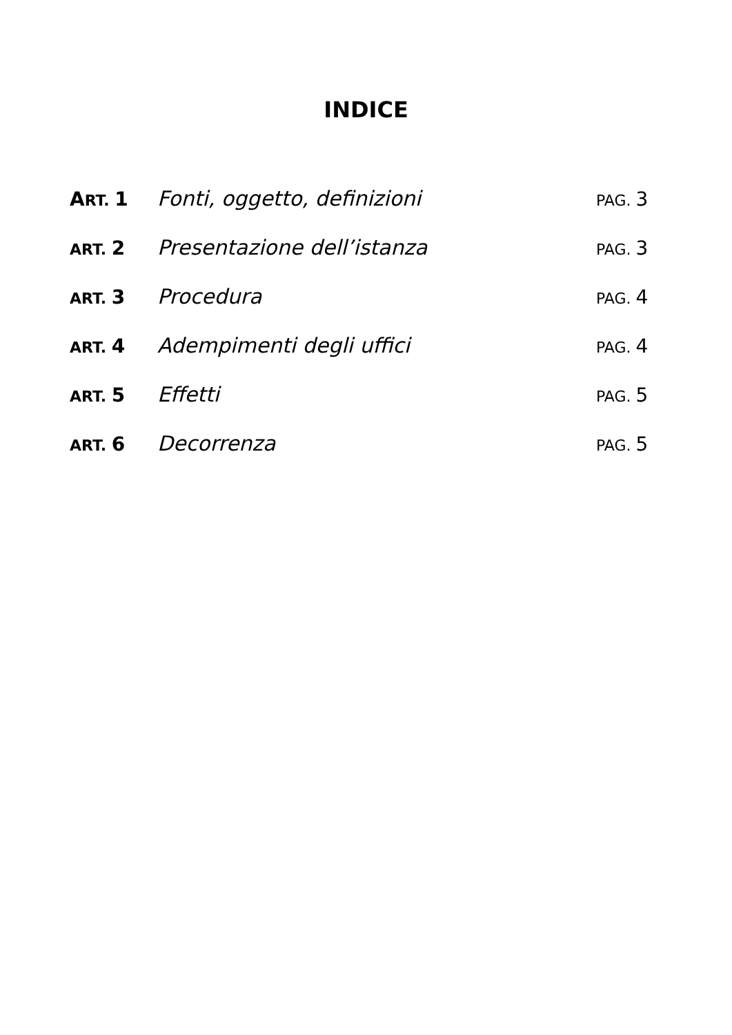INDICE
ART. 1 Fonti, oggetto, definizioni PAG. 3
ART. 2 Presentazione dell’istanza PAG. 3
ART. 3 Procedura PAG. 4
ART. 4 Adempimenti degli uffici PAG. 4
ART. 5 Effetti PAG. 5
ART. 6 Decorrenza PAG. 5